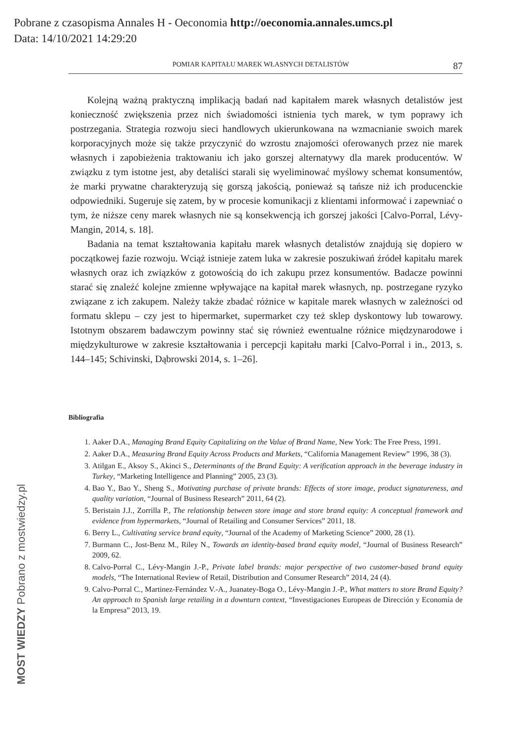Pobrane z czasopisma Annales H - Oeconomia http://oeconomia.annales.umcs.pl
Data: 14/10/2021 14:29:20
MOST WIEDZY Pobrano z mostwiedzy.pl
POMIAR KAPITAŁU MAREK WŁASNYCH DETALISTÓW 87
Kolejną ważną praktyczną implikacją badań nad kapitałem marek własnych detalistów jest konieczność zwiększenia przez nich świadomości istnienia tych marek, w tym poprawy ich postrzegania. Strategia rozwoju sieci handlowych ukierunkowana na wzmacnianie swoich marek korporacyjnych może się także przyczynić do wzrostu znajomości oferowanych przez nie marek własnych i zapobieżenia traktowaniu ich jako gorszej alternatywy dla marek producentów. W związku z tym istotne jest, aby detaliści starali się wyeliminować myślowy schemat konsumentów, że marki prywatne charakteryzują się gorszą jakością, ponieważ są tańsze niż ich producenckie odpowiedniki. Sugeruje się zatem, by w procesie komunikacji z klientami informować i zapewniać o tym, że niższe ceny marek własnych nie są konsekwencją ich gorszej jakości [Calvo-Porral, Lévy-Mangin, 2014, s. 18].
Badania na temat kształtowania kapitału marek własnych detalistów znajdują się dopiero w początkowej fazie rozwoju. Wciąż istnieje zatem luka w zakresie poszukiwań źródeł kapitału marek własnych oraz ich związków z gotowością do ich zakupu przez konsumentów. Badacze powinni starać się znaleźć kolejne zmienne wpływające na kapitał marek własnych, np. postrzegane ryzyko związane z ich zakupem. Należy także zbadać różnice w kapitale marek własnych w zależności od formatu sklepu – czy jest to hipermarket, supermarket czy też sklep dyskontowy lub towarowy. Istotnym obszarem badawczym powinny stać się również ewentualne różnice międzynarodowe i międzykulturowe w zakresie kształtowania i percepcji kapitału marki [Calvo-Porral i in., 2013, s. 144–145; Schivinski, Dąbrowski 2014, s. 1–26].
Bibliografia
1. Aaker D.A., Managing Brand Equity Capitalizing on the Value of Brand Name, New York: The Free Press, 1991.
2. Aaker D.A., Measuring Brand Equity Across Products and Markets, “California Management Review” 1996, 38 (3).
3. Atilgan E., Aksoy S., Akinci S., Determinants of the Brand Equity: A verification approach in the beverage industry in Turkey, “Marketing Intelligence and Planning” 2005, 23 (3).
4. Bao Y., Bao Y., Sheng S., Motivating purchase of private brands: Effects of store image, product signatureness, and quality variation, “Journal of Business Research” 2011, 64 (2).
5. Beristain J.J., Zorrilla P., The relationship between store image and store brand equity: A conceptual framework and evidence from hypermarkets, “Journal of Retailing and Consumer Services” 2011, 18.
6. Berry L., Cultivating service brand equity, “Journal of the Academy of Marketing Science” 2000, 28 (1).
7. Burmann C., Jost-Benz M., Riley N., Towards an identity-based brand equity model, “Journal of Business Research” 2009, 62.
8. Calvo-Porral C., Lévy-Mangin J.-P., Private label brands: major perspective of two customer-based brand equity models, “The International Review of Retail, Distribution and Consumer Research” 2014, 24 (4).
9. Calvo-Porral C., Martinez-Fernández V.-A., Juanatey-Boga O., Lévy-Mangin J.-P., What matters to store Brand Equity? An approach to Spanish large retailing in a downturn context, “Investigaciones Europeas de Dirección y Economía de la Empresa” 2013, 19.